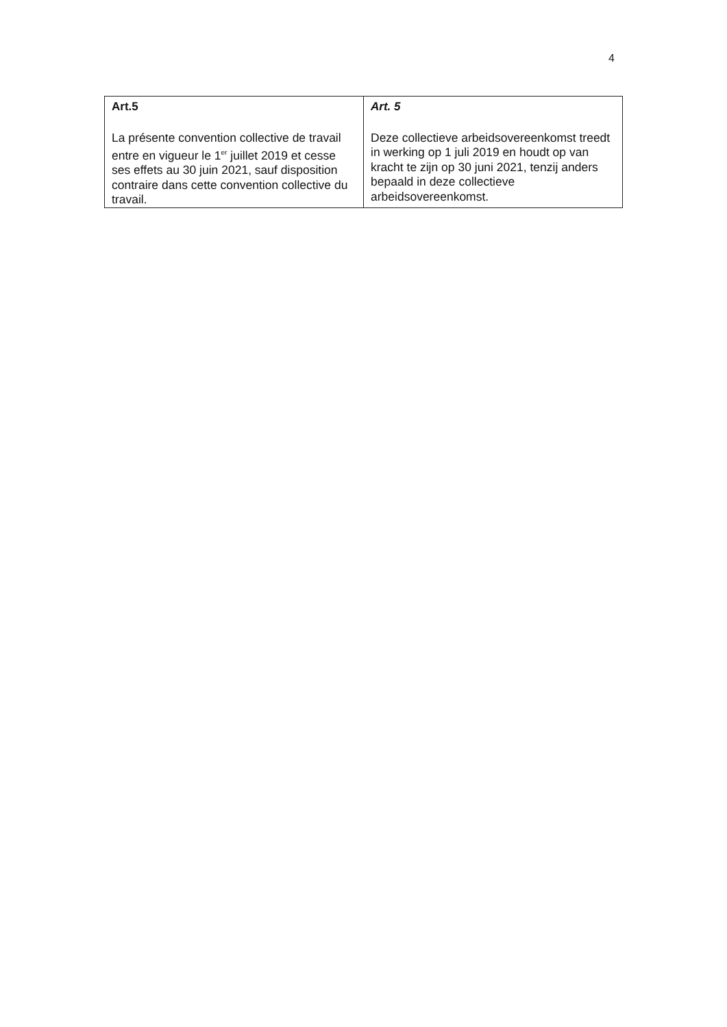4
| Art.5 La présente convention collective de travail entre en vigueur le 1<sup>er</sup> juillet 2019 et cesse ses effets au 30 juin 2021, sauf disposition contraire dans cette convention collective du travail. | Art. 5 Deze collectieve arbeidsovereenkomst treedt in werking op 1 juli 2019 en houdt op van kracht te zijn op 30 juni 2021, tenzij anders bepaald in deze collectieve arbeidsovereenkomst. |